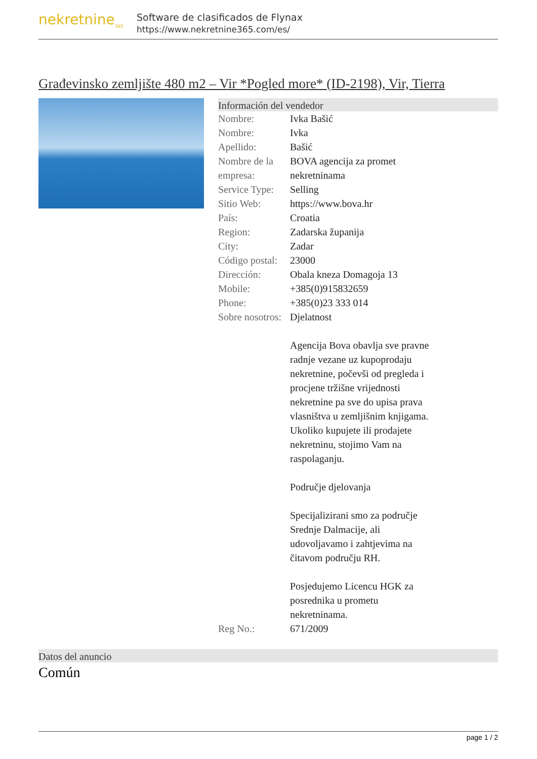nekretnine<sub>365</sub>
Software de clasificados de Flynax
https://www.nekretnine365.com/es/
Građevinsko zemljište 480 m2 – Vir *Pogled more* (ID-2198), Vir, Tierra
Información del vendedor
| Nombre: | Ivka Bašić |
| Nombre: | Ivka |
| Apellido: | Bašić |
| Nombre de la empresa: | BOVA agencija za promet nekretninama |
| Service Type: | Selling |
| Sitio Web: | https://www.bova.hr |
| País: | Croatia |
| Region: | Zadarska županija |
| City: | Zadar |
| Código postal: | 23000 |
| Dirección: | Obala kneza Domagoja 13 |
| Mobile: | +385(0)915832659 |
| Phone: | +385(0)23 333 014 |
| Sobre nosotros: | Djelatnost Agencija Bova obavlja sve pravne radnje vezane uz kupoprodaju nekretnine, počevši od pregleda i procjene tržišne vrijednosti nekretnine pa sve do upisa prava vlasništva u zemljišnim knjigama. Ukoliko kupujete ili prodajete nekretninu, stojimo Vam na raspolaganju. Područje djelovanja Specijalizirani smo za područje Srednje Dalmacije, ali udovoljavamo i zahtjevima na čitavom području RH. Posjedujemo Licencu HGK za posrednika u prometu nekretninama. |
| Reg No.: | 671/2009 |
Datos del anuncio
Común
page 1 / 2